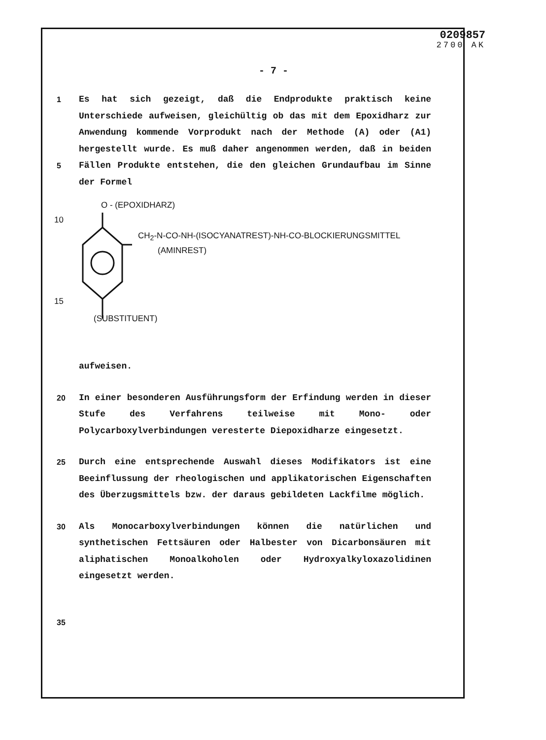0209857
2700 AK
- 7 -
1
5
Es hat sich gezeigt, daß die Endprodukte praktisch keine Unterschiede aufweisen, gleichültig ob das mit dem Epoxidharz zur Anwendung kommende Vorprodukt nach der Methode (A) oder (A1) hergestellt wurde. Es muß daher angenommen werden, daß in beiden Fällen Produkte entstehen, die den gleichen Grundaufbau im Sinne der Formel
10
15
O - (EPOXIDHARZ)
CH<sub>2</sub>-N-CO-NH-(ISOCYANATREST)-NH-CO-BLOCKIERUNGSMITTEL
(AMINREST)
(SUBSTITUENT)
aufweisen.
20 In einer besonderen Ausführungsform der Erfindung werden in dieser Stufe des Verfahrens teilweise mit Mono- oder Polycarboxylverbindungen veresterte Diepoxidharze eingesetzt.
25 Durch eine entsprechende Auswahl dieses Modifikators ist eine Beeinflussung der rheologischen und applikatorischen Eigenschaften des Überzugsmittels bzw. der daraus gebildeten Lackfilme möglich.
30 Als Monocarboxylverbindungen können die natürlichen und synthetischen Fettsäuren oder Halbester von Dicarbonsäuren mit aliphatischen Monoalkoholen oder Hydroxyalkyloxazolidinen eingesetzt werden.
35